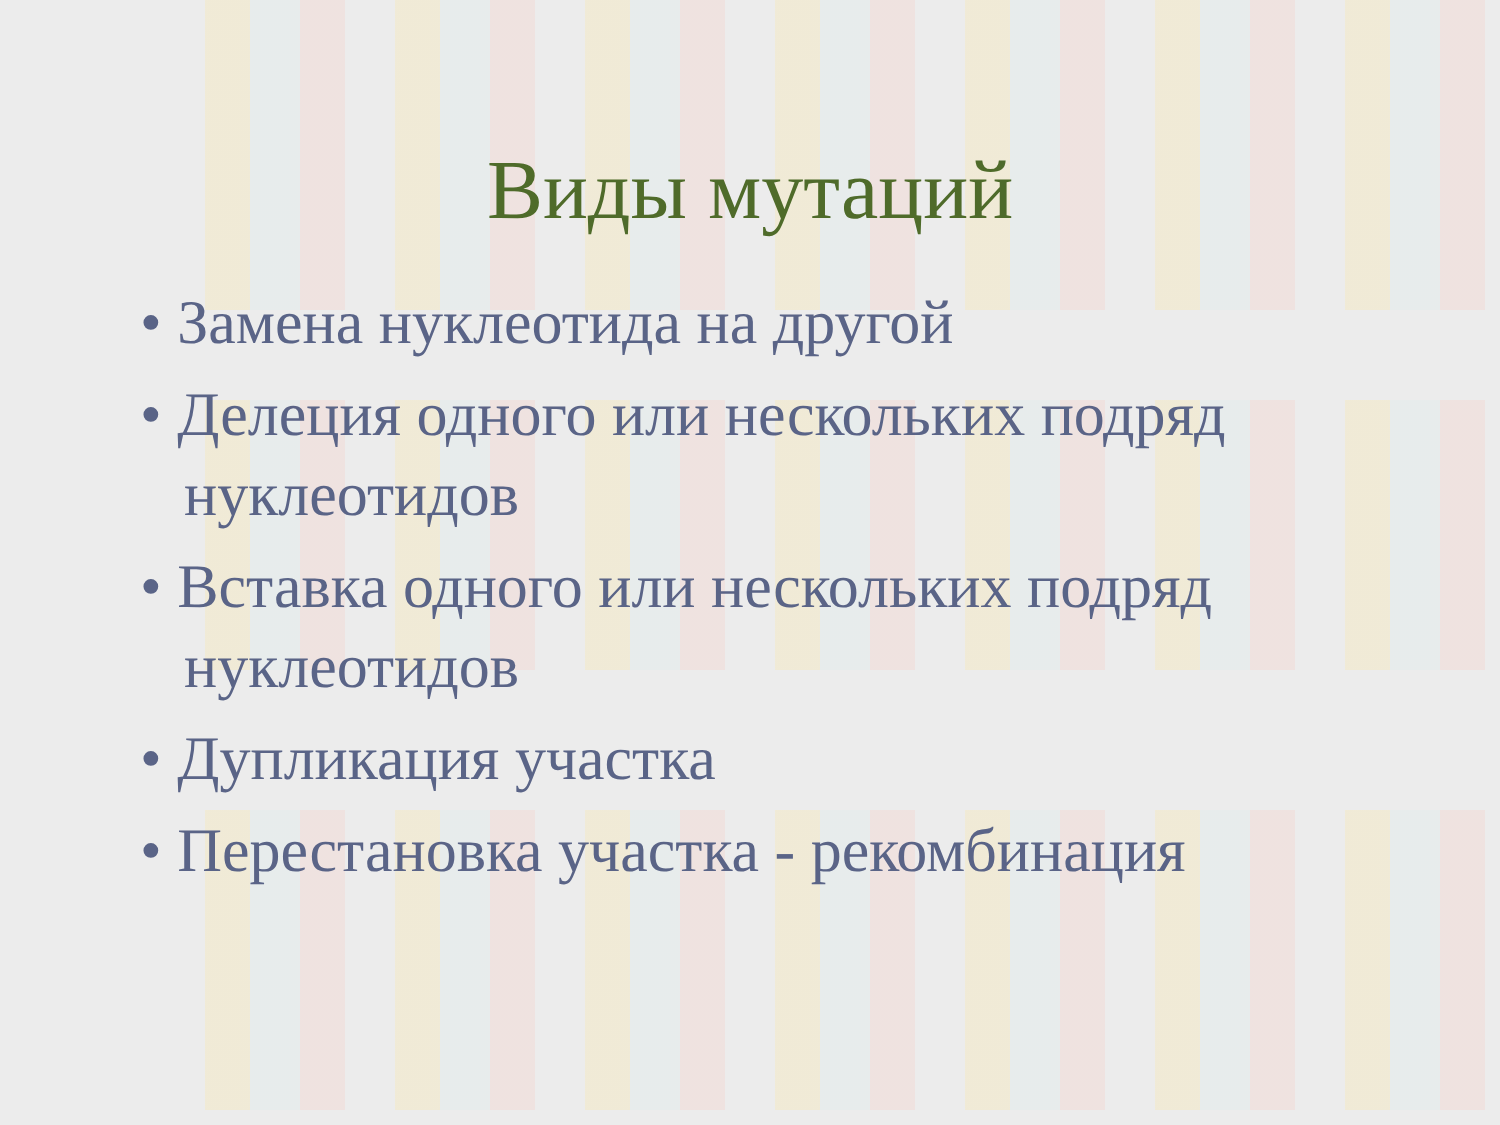Виды мутаций
• Замена нуклеотида на другой
• Делеция одного или нескольких подряд нуклеотидов
• Вставка одного или нескольких подряд нуклеотидов
• Дупликация участка
• Перестановка участка - рекомбинация